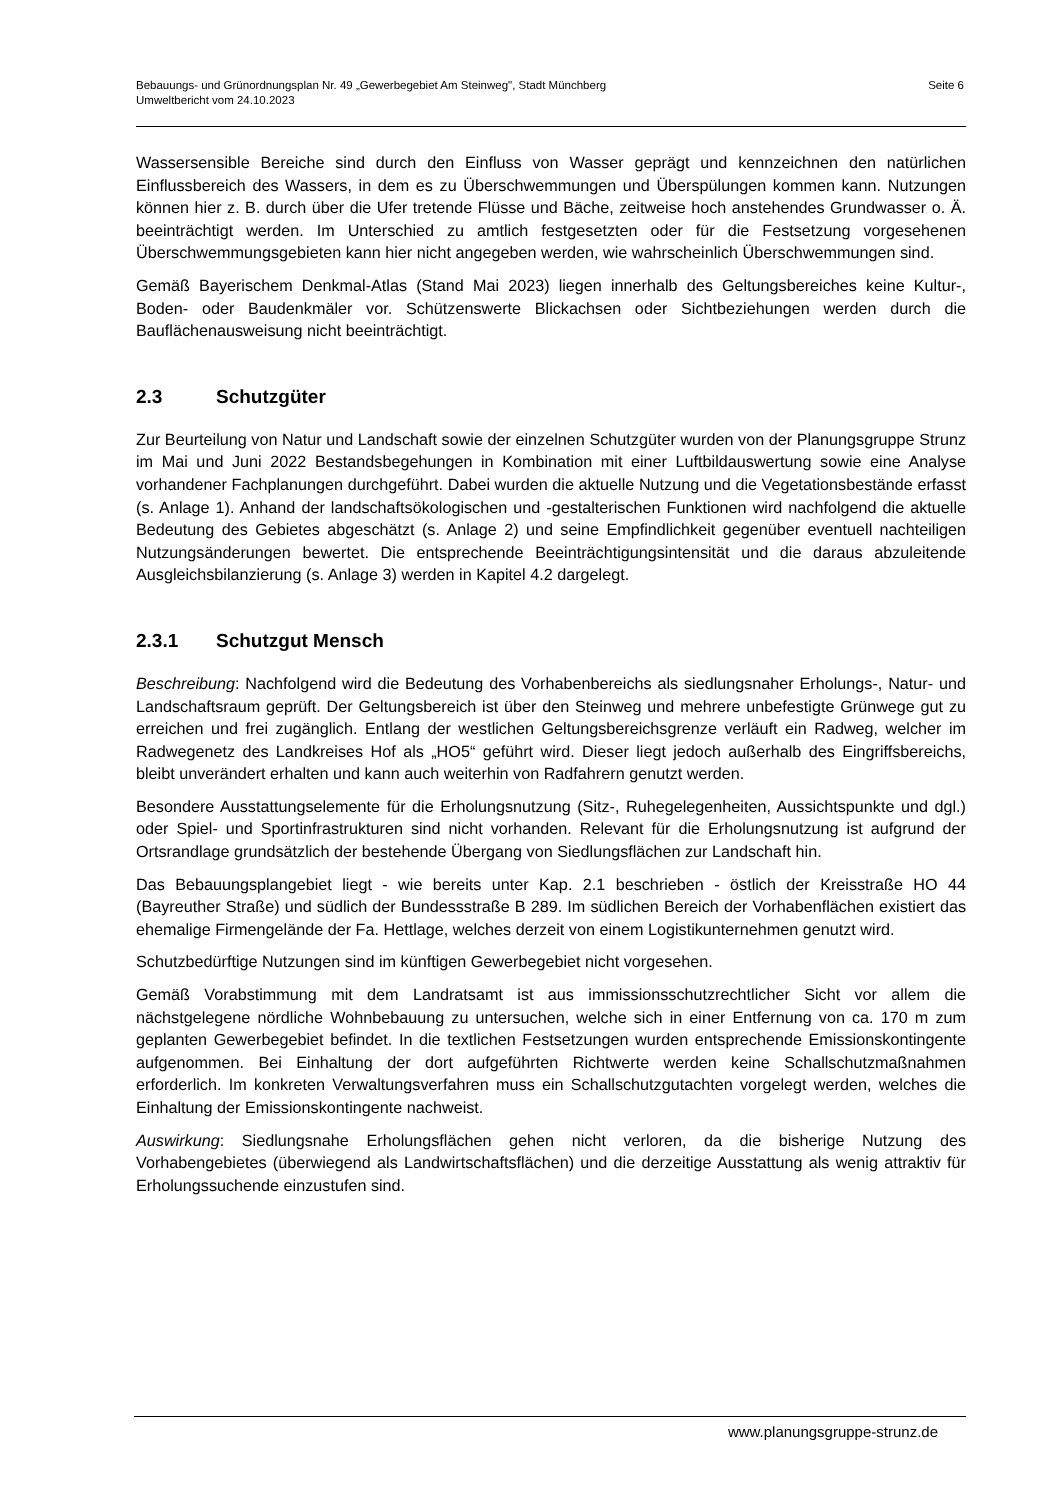Bebauungs- und Grünordnungsplan Nr. 49 „Gewerbegebiet Am Steinweg", Stadt Münchberg
Umweltbericht vom 24.10.2023
Seite 6
Wassersensible Bereiche sind durch den Einfluss von Wasser geprägt und kennzeichnen den natürlichen Einflussbereich des Wassers, in dem es zu Überschwemmungen und Überspülungen kommen kann. Nutzungen können hier z. B. durch über die Ufer tretende Flüsse und Bäche, zeitweise hoch anstehendes Grundwasser o. Ä. beeinträchtigt werden. Im Unterschied zu amtlich festgesetzten oder für die Festsetzung vorgesehenen Überschwemmungsgebieten kann hier nicht angegeben werden, wie wahrscheinlich Überschwemmungen sind.
Gemäß Bayerischem Denkmal-Atlas (Stand Mai 2023) liegen innerhalb des Geltungsbereiches keine Kultur-, Boden- oder Baudenkmäler vor. Schützenswerte Blickachsen oder Sichtbeziehungen werden durch die Bauflächenausweisung nicht beeinträchtigt.
2.3 Schutzgüter
Zur Beurteilung von Natur und Landschaft sowie der einzelnen Schutzgüter wurden von der Planungsgruppe Strunz im Mai und Juni 2022 Bestandsbegehungen in Kombination mit einer Luftbildauswertung sowie eine Analyse vorhandener Fachplanungen durchgeführt. Dabei wurden die aktuelle Nutzung und die Vegetationsbestände erfasst (s. Anlage 1). Anhand der landschaftsökologischen und -gestalterischen Funktionen wird nachfolgend die aktuelle Bedeutung des Gebietes abgeschätzt (s. Anlage 2) und seine Empfindlichkeit gegenüber eventuell nachteiligen Nutzungsänderungen bewertet. Die entsprechende Beeinträchtigungsintensität und die daraus abzuleitende Ausgleichsbilanzierung (s. Anlage 3) werden in Kapitel 4.2 dargelegt.
2.3.1 Schutzgut Mensch
Beschreibung: Nachfolgend wird die Bedeutung des Vorhabenbereichs als siedlungsnaher Erholungs-, Natur- und Landschaftsraum geprüft. Der Geltungsbereich ist über den Steinweg und mehrere unbefestigte Grünwege gut zu erreichen und frei zugänglich. Entlang der westlichen Geltungsbereichsgrenze verläuft ein Radweg, welcher im Radwegenetz des Landkreises Hof als „HO5“ geführt wird. Dieser liegt jedoch außerhalb des Eingriffsbereichs, bleibt unverändert erhalten und kann auch weiterhin von Radfahrern genutzt werden.
Besondere Ausstattungselemente für die Erholungsnutzung (Sitz-, Ruhegelegenheiten, Aussichtspunkte und dgl.) oder Spiel- und Sportinfrastrukturen sind nicht vorhanden. Relevant für die Erholungsnutzung ist aufgrund der Ortsrandlage grundsätzlich der bestehende Übergang von Siedlungsflächen zur Landschaft hin.
Das Bebauungsplangebiet liegt - wie bereits unter Kap. 2.1 beschrieben - östlich der Kreisstraße HO 44 (Bayreuther Straße) und südlich der Bundessstraße B 289. Im südlichen Bereich der Vorhabenflächen existiert das ehemalige Firmengelände der Fa. Hettlage, welches derzeit von einem Logistikunternehmen genutzt wird.
Schutzbedürftige Nutzungen sind im künftigen Gewerbegebiet nicht vorgesehen.
Gemäß Vorabstimmung mit dem Landratsamt ist aus immissionsschutzrechtlicher Sicht vor allem die nächstgelegene nördliche Wohnbebauung zu untersuchen, welche sich in einer Entfernung von ca. 170 m zum geplanten Gewerbegebiet befindet. In die textlichen Festsetzungen wurden entsprechende Emissionskontingente aufgenommen. Bei Einhaltung der dort aufgeführten Richtwerte werden keine Schallschutzmaßnahmen erforderlich. Im konkreten Verwaltungsverfahren muss ein Schallschutzgutachten vorgelegt werden, welches die Einhaltung der Emissionskontingente nachweist.
Auswirkung: Siedlungsnahe Erholungsflächen gehen nicht verloren, da die bisherige Nutzung des Vorhabengebietes (überwiegend als Landwirtschaftsflächen) und die derzeitige Ausstattung als wenig attraktiv für Erholungssuchende einzustufen sind.
www.planungsgruppe-strunz.de